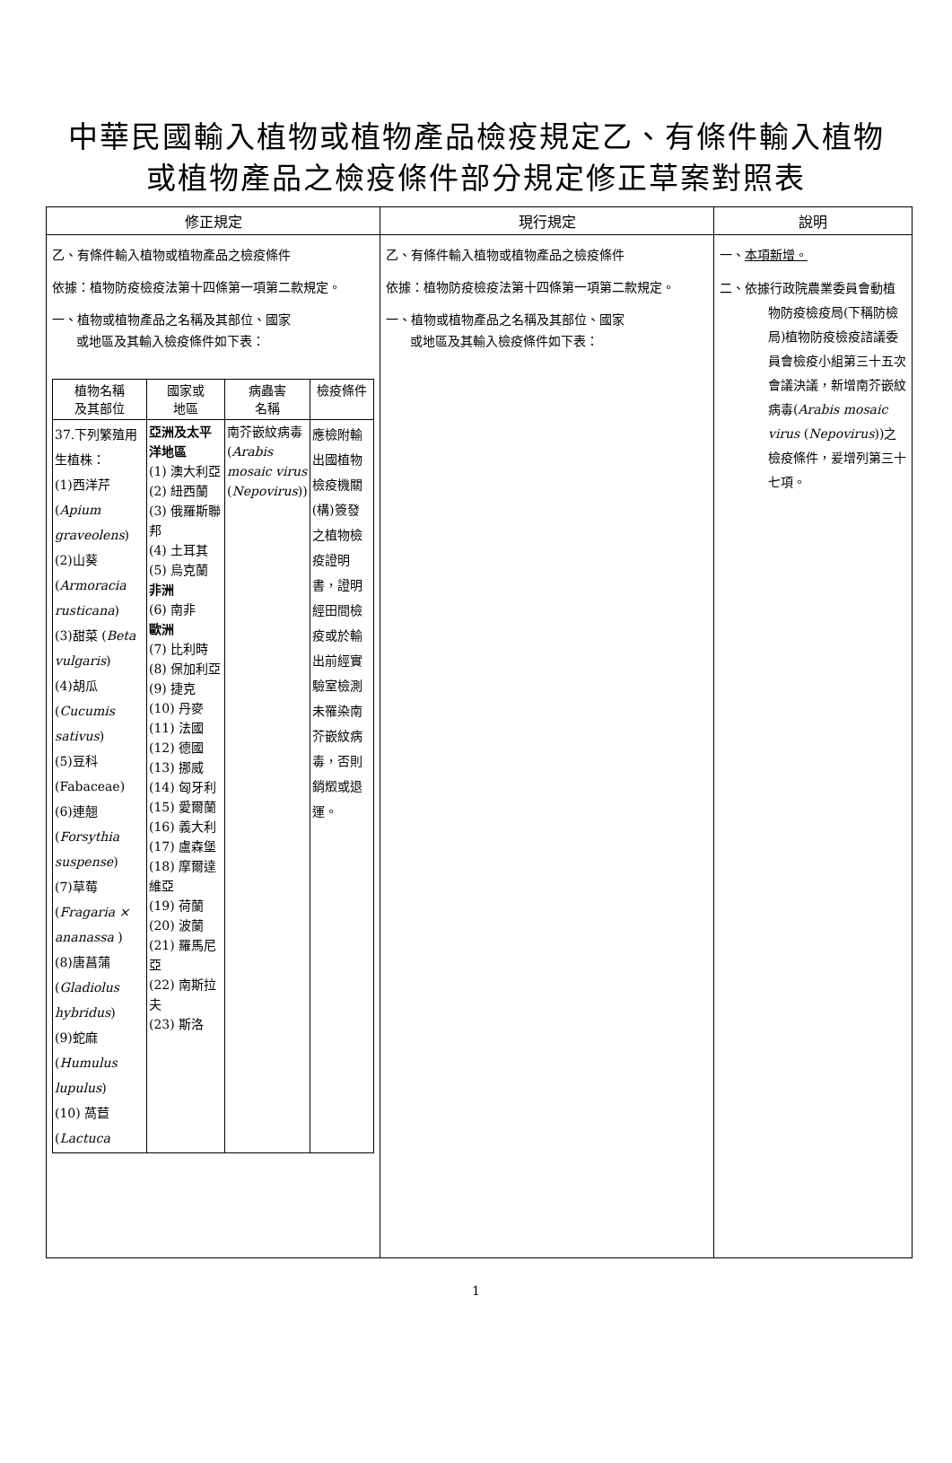中華民國輸入植物或植物產品檢疫規定乙、有條件輸入植物
或植物產品之檢疫條件部分規定修正草案對照表
| 修正規定 | 現行規定 | 說明 |
| --- | --- | --- |
| 乙、有條件輸入植物或植物產品之檢疫條件 依據：植物防疫檢疫法第十四條第一項第二款規定。 一、植物或植物產品之名稱及其部位、國家 或地區及其輸入檢疫條件如下表： / 植物名稱 及其部位 / 國家或 地區 / 病蟲害 名稱 / 檢疫條件 / / 37.下列繁殖用生植株： (1)西洋芹 ( Apium graveolens ) (2)山葵 ( Armoracia rusticana ) (3)甜菜 ( Beta vulgaris ) (4)胡瓜 ( Cucumis sativus ) (5)豆科 (Fabaceae) (6)連翹 ( Forsythia suspense ) (7)草莓 ( Fragaria × ananassa ) (8)唐菖蒲 ( Gladiolus hybridus ) (9)蛇麻 ( Humulus lupulus ) (10) 萵苣 ( Lactuca / 亞洲及太平洋地區 (1) 澳大利亞 (2) 紐西蘭 (3) 俄羅斯聯邦 (4) 土耳其 (5) 烏克蘭 非洲 (6) 南非 歐洲 (7) 比利時 (8) 保加利亞 (9) 捷克 (10) 丹麥 (11) 法國 (12) 德國 (13) 挪威 (14) 匈牙利 (15) 愛爾蘭 (16) 義大利 (17) 盧森堡 (18) 摩爾達維亞 (19) 荷蘭 (20) 波蘭 (21) 羅馬尼亞 (22) 南斯拉夫 (23) 斯洛 / 南芥嵌紋病毒 ( Arabis mosaic virus ( Nepovirus )) / 應檢附輸出國植物檢疫機關(構)簽發之植物檢疫證明書，證明經田間檢疫或於輸出前經實驗室檢測未罹染南芥嵌紋病毒，否則銷燬或退運。 / | 乙、有條件輸入植物或植物產品之檢疫條件 依據：植物防疫檢疫法第十四條第一項第二款規定。 一、植物或植物產品之名稱及其部位、國家 或地區及其輸入檢疫條件如下表： | 一、 本項新增。 二、依據行政院農業委員會動植物防疫檢疫局(下稱防檢局)植物防疫檢疫諮議委員會檢疫小組第三十五次會議決議，新增南芥嵌紋病毒( Arabis mosaic virus ( Nepovirus ))之檢疫條件，爰增列第三十七項。 |
1